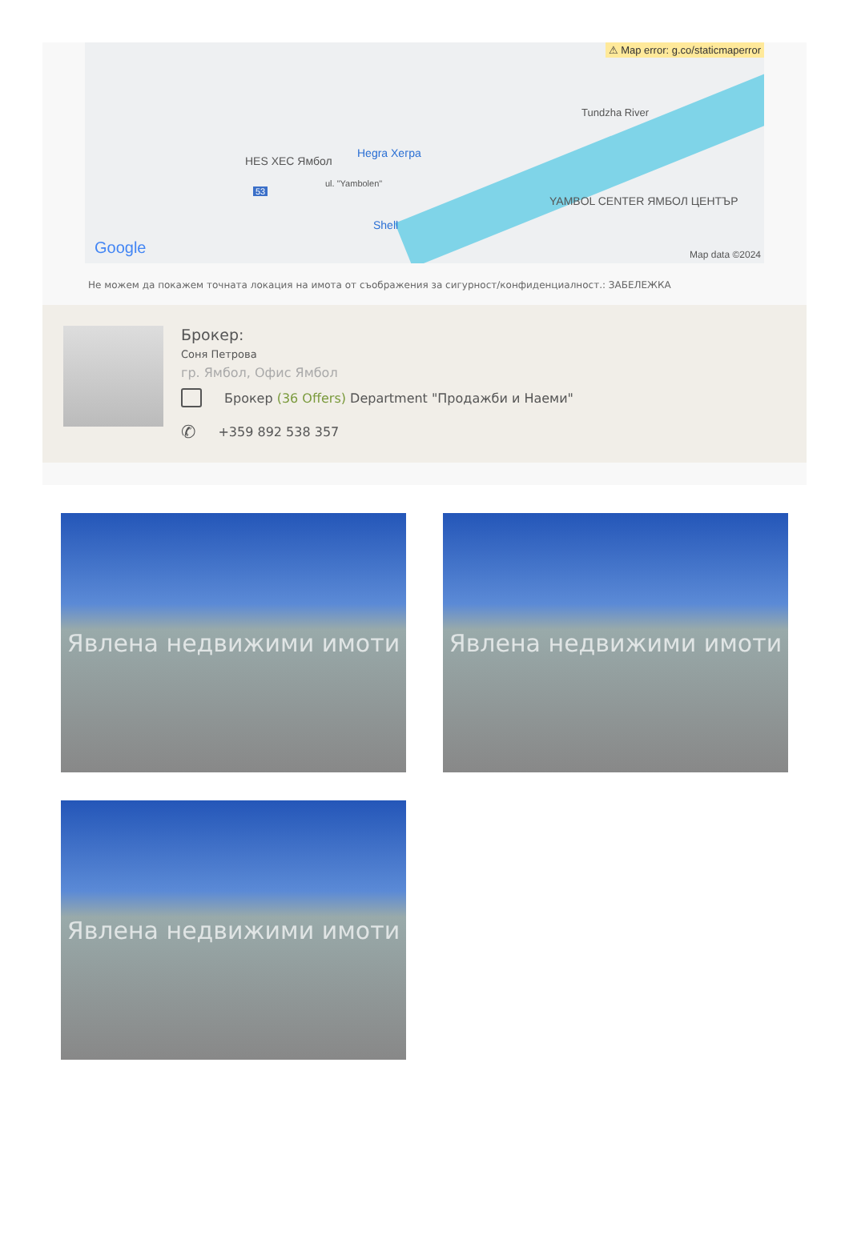⚠ Map error: g.co/staticmaperror
HES ХЕС Ямбол
Hegra Хегра
Shell
YAMBOL CENTER ЯМБОЛ ЦЕНТЪР
Tundzha River
ul. "Yambolen"
53
Google Map data ©2024
Не можем да покажем точната локация на имота от съображения за сигурност/конфиденциалност.: ЗАБЕЛЕЖКА
Брокер:
Соня Петрова
гр. Ямбол, Офис Ямбол
Брокер (36 Offers) Department "Продажби и Наеми"
✆ +359 892 538 357
Явлена недвижими имоти
Явлена недвижими имоти
Явлена недвижими имоти